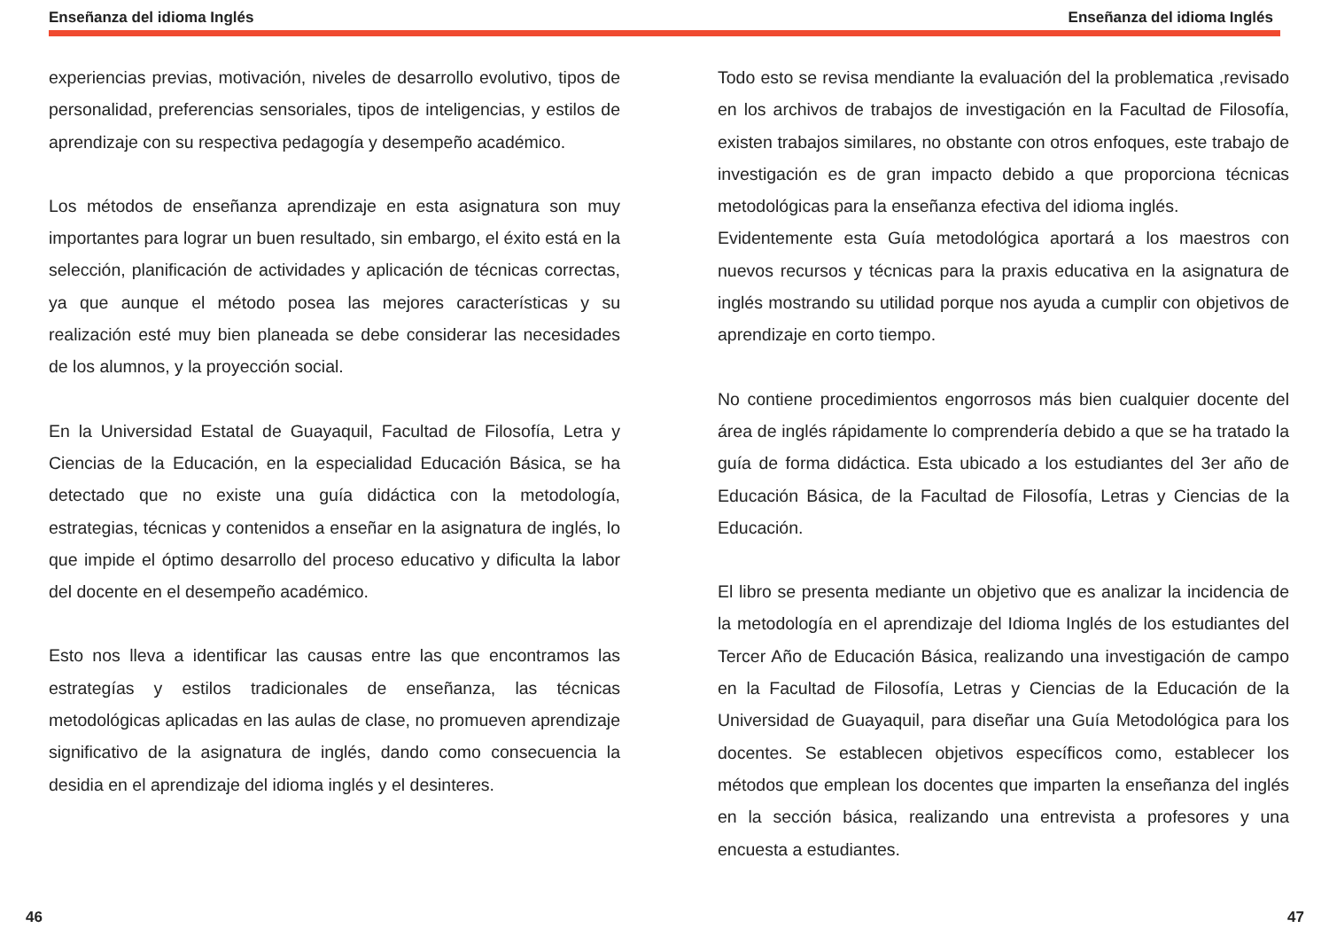Enseñanza del idioma Inglés Enseñanza del idioma Inglés
experiencias previas, motivación, niveles de desarrollo evolutivo, tipos de personalidad, preferencias sensoriales, tipos de inteligencias, y estilos de aprendizaje con su respectiva pedagogía y desempeño académico.
Los métodos de enseñanza aprendizaje en esta asignatura son muy importantes para lograr un buen resultado, sin embargo, el éxito está en la selección, planificación de actividades y aplicación de técnicas correctas, ya que aunque el método posea las mejores características y su realización esté muy bien planeada se debe considerar las necesidades de los alumnos, y la proyección social.
En la Universidad Estatal de Guayaquil, Facultad de Filosofía, Letra y Ciencias de la Educación, en la especialidad Educación Básica, se ha detectado que no existe una guía didáctica con la metodología, estrategias, técnicas y contenidos a enseñar en la asignatura de inglés, lo que impide el óptimo desarrollo del proceso educativo y dificulta la labor del docente en el desempeño académico.
Esto nos lleva a identificar las causas entre las que encontramos las estrategías y estilos tradicionales de enseñanza, las técnicas metodológicas aplicadas en las aulas de clase, no promueven aprendizaje significativo de la asignatura de inglés, dando como consecuencia la desidia en el aprendizaje del idioma inglés y el desinteres.
Todo esto se revisa mendiante la evaluación del la problematica ,revisado en los archivos de trabajos de investigación en la Facultad de Filosofía, existen trabajos similares, no obstante con otros enfoques, este trabajo de investigación es de gran impacto debido a que proporciona técnicas metodológicas para la enseñanza efectiva del idioma inglés.
Evidentemente esta Guía metodológica aportará a los maestros con nuevos recursos y técnicas para la praxis educativa en la asignatura de inglés mostrando su utilidad porque nos ayuda a cumplir con objetivos de aprendizaje en corto tiempo.
No contiene procedimientos engorrosos más bien cualquier docente del área de inglés rápidamente lo comprendería debido a que se ha tratado la guía de forma didáctica. Esta ubicado a los estudiantes del 3er año de Educación Básica, de la Facultad de Filosofía, Letras y Ciencias de la Educación.
El libro se presenta mediante un objetivo que es analizar la incidencia de la metodología en el aprendizaje del Idioma Inglés de los estudiantes del Tercer Año de Educación Básica, realizando una investigación de campo en la Facultad de Filosofía, Letras y Ciencias de la Educación de la Universidad de Guayaquil, para diseñar una Guía Metodológica para los docentes. Se establecen objetivos específicos como, establecer los métodos que emplean los docentes que imparten la enseñanza del inglés en la sección básica, realizando una entrevista a profesores y una encuesta a estudiantes.
46 47